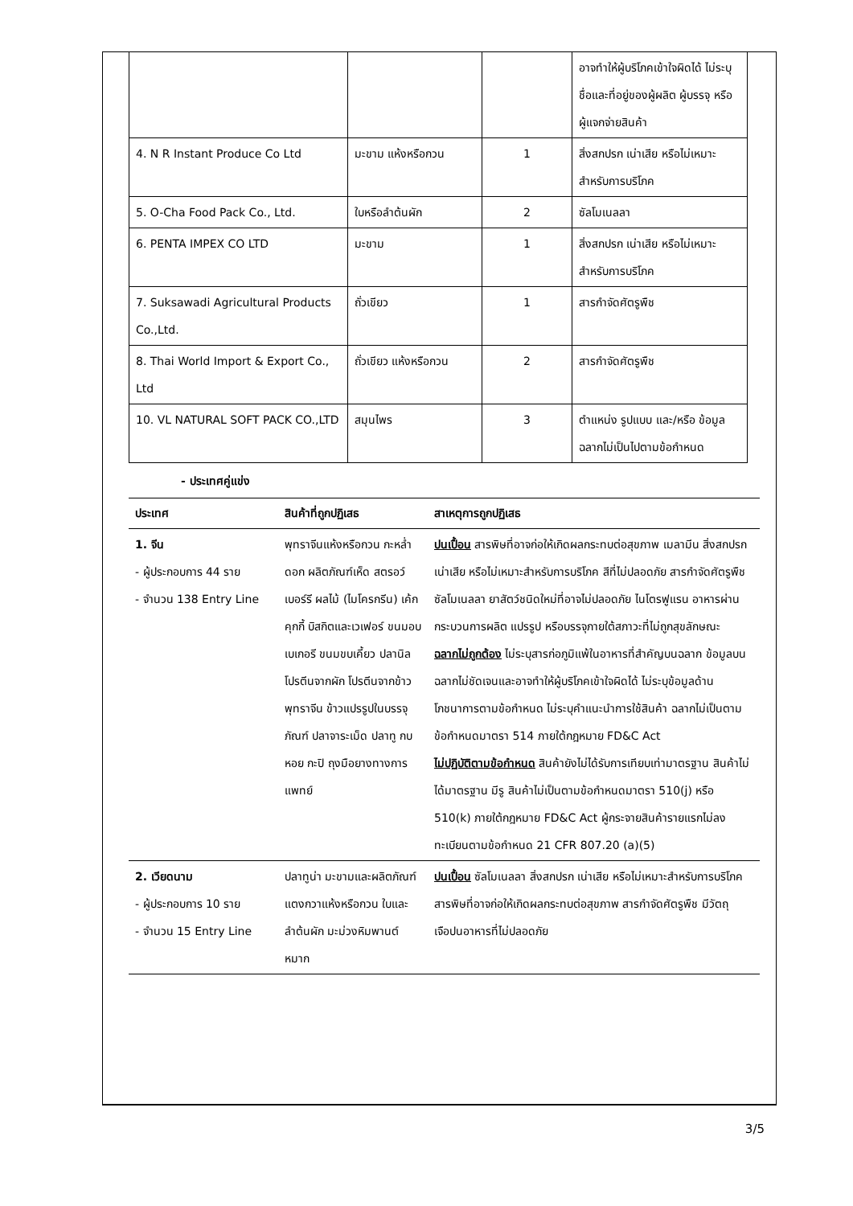| | | | อาจทำให้ผู้บริโภคเข้าใจผิดได้ ไม่ระบุชื่อและที่อยู่ของผู้ผลิต ผู้บรรจุ หรือ ผู้แจกจ่ายสินค้า |
| 4. N R Instant Produce Co Ltd | มะขาม แห้งหรือกวน | 1 | สิ่งสกปรก เน่าเสีย หรือไม่เหมาะสำหรับการบริโภค |
| 5. O-Cha Food Pack Co., Ltd. | ใบหรือลำต้นผัก | 2 | ซัลโมเนลลา |
| 6. PENTA IMPEX CO LTD | มะขาม | 1 | สิ่งสกปรก เน่าเสีย หรือไม่เหมาะสำหรับการบริโภค |
| 7. Suksawadi Agricultural Products Co.,Ltd. | ถั่วเขียว | 1 | สารกำจัดศัตรูพืช |
| 8. Thai World Import & Export Co., Ltd | ถั่วเขียว แห้งหรือกวน | 2 | สารกำจัดศัตรูพืช |
| 10. VL NATURAL SOFT PACK CO.,LTD | สมุนไพร | 3 | ตำแหน่ง รูปแบบ และ/หรือ ข้อมูลฉลากไม่เป็นไปตามข้อกำหนด |
- ประเทศคู่แข่ง
| ประเทศ | สินค้าที่ถูกปฏิเสธ | สาเหตุการถูกปฏิเสธ |
| --- | --- | --- |
| 1. จีน - ผู้ประกอบการ 44 ราย - จำนวน 138 Entry Line | พุทราจีนแห้งหรือกวน กะหล่ำดอก ผลิตภัณฑ์เห็ด สตรอว์เบอร์รี ผลไม้ (ไมโครกรีน) เค้ก คุกกี้ บิสกิตและเวเฟอร์ ขนมอบเบเกอรี ขนมขบเคี้ยว ปลานิล โปรตีนจากผัก โปรตีนจากข้าว พุทราจีน ข้าวแปรรูปในบรรจุภัณฑ์ ปลาจาระเม็ด ปลาทู กบ หอย กะปิ ถุงมือยางทางการแพทย์ | ปนเปื้อน สารพิษที่อาจก่อให้เกิดผลกระทบต่อสุขภาพ เมลามีน สิ่งสกปรก เน่าเสีย หรือไม่เหมาะสำหรับการบริโภค สีที่ไม่ปลอดภัย สารกำจัดศัตรูพืช ซัลโมเนลลา ยาสัตว์ชนิดใหม่ที่อาจไม่ปลอดภัย ไนโตรฟูแรน อาหารผ่านกระบวนการผลิต แปรรูป หรือบรรจุภายใต้สภาวะที่ไม่ถูกสุขลักษณะ ฉลากไม่ถูกต้อง ไม่ระบุสารก่อภูมิแพ้ในอาหารที่สำคัญบนฉลาก ข้อมูลบนฉลากไม่ชัดเจนและอาจทำให้ผู้บริโภคเข้าใจผิดได้ ไม่ระบุข้อมูลด้านโภชนาการตามข้อกำหนด ไม่ระบุคำแนะนำการใช้สินค้า ฉลากไม่เป็นตามข้อกำหนดมาตรา 514 ภายใต้กฎหมาย FD&C Act ไม่ปฏิบัติตามข้อกำหนด สินค้ายังไม่ได้รับการเทียบเท่ามาตรฐาน สินค้าไม่ได้มาตรฐาน มีรู สินค้าไม่เป็นตามข้อกำหนดมาตรา 510(j) หรือ 510(k) ภายใต้กฎหมาย FD&C Act ผู้กระจายสินค้ารายแรกไม่ลงทะเบียนตามข้อกำหนด 21 CFR 807.20 (a)(5) |
| 2. เวียดนาม - ผู้ประกอบการ 10 ราย - จำนวน 15 Entry Line | ปลาทูน่า มะขามและผลิตภัณฑ์ แตงกวาแห้งหรือกวน ใบและลำต้นผัก มะม่วงหิมพานต์ หมาก | ปนเปื้อน ซัลโมเนลลา สิ่งสกปรก เน่าเสีย หรือไม่เหมาะสำหรับการบริโภค สารพิษที่อาจก่อให้เกิดผลกระทบต่อสุขภาพ สารกำจัดศัตรูพืช มีวัตถุเจือปนอาหารที่ไม่ปลอดภัย |
3/5